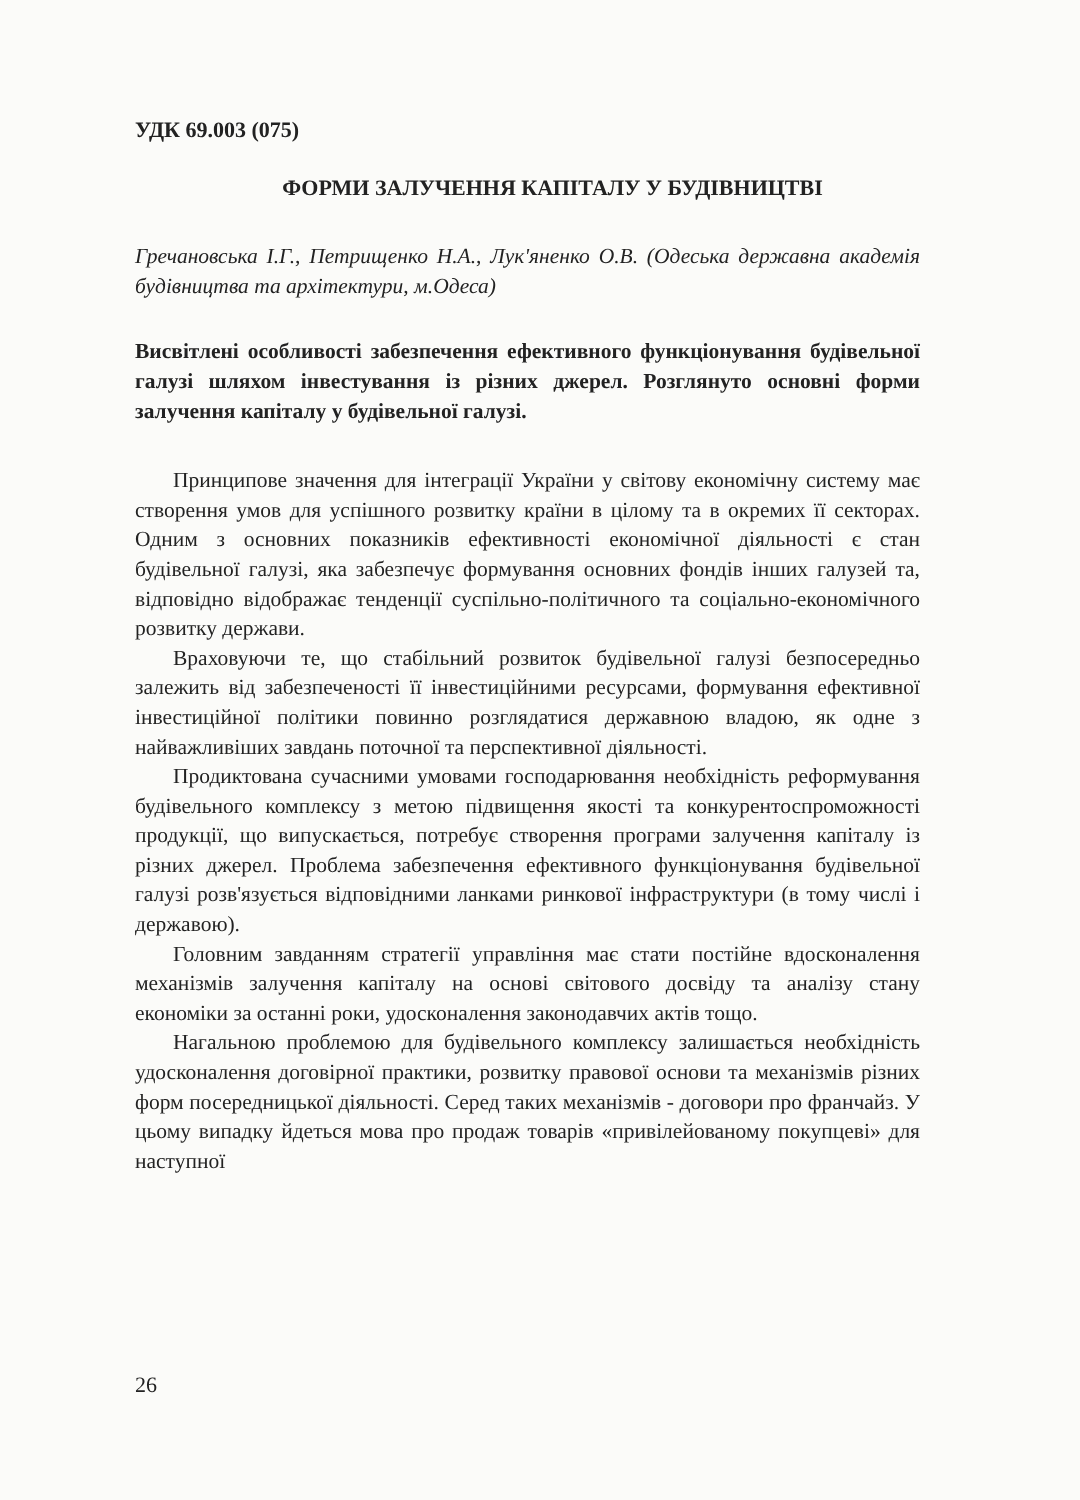УДК 69.003 (075)
ФОРМИ ЗАЛУЧЕННЯ КАПІТАЛУ У БУДІВНИЦТВІ
Гречановська І.Г., Петрищенко Н.А., Лук'яненко О.В. (Одеська державна академія будівництва та архітектури, м.Одеса)
Висвітлені особливості забезпечення ефективного функціонування будівельної галузі шляхом інвестування із різних джерел. Розглянуто основні форми залучення капіталу у будівельної галузі.
Принципове значення для інтеграції України у світову економічну систему має створення умов для успішного розвитку країни в цілому та в окремих її секторах. Одним з основних показників ефективності економічної діяльності є стан будівельної галузі, яка забезпечує формування основних фондів інших галузей та, відповідно відображає тенденції суспільно-політичного та соціально-економічного розвитку держави.
Враховуючи те, що стабільний розвиток будівельної галузі безпосередньо залежить від забезпеченості її інвестиційними ресурсами, формування ефективної інвестиційної політики повинно розглядатися державною владою, як одне з найважливіших завдань поточної та перспективної діяльності.
Продиктована сучасними умовами господарювання необхідність реформування будівельного комплексу з метою підвищення якості та конкурентоспроможності продукції, що випускається, потребує створення програми залучення капіталу із різних джерел. Проблема забезпечення ефективного функціонування будівельної галузі розв'язується відповідними ланками ринкової інфраструктури (в тому числі і державою).
Головним завданням стратегії управління має стати постійне вдосконалення механізмів залучення капіталу на основі світового досвіду та аналізу стану економіки за останні роки, удосконалення законодавчих актів тощо.
Нагальною проблемою для будівельного комплексу залишається необхідність удосконалення договірної практики, розвитку правової основи та механізмів різних форм посередницької діяльності. Серед таких механізмів - договори про франчайз. У цьому випадку йдеться мова про продаж товарів «привілейованому покупцеві» для наступної
26